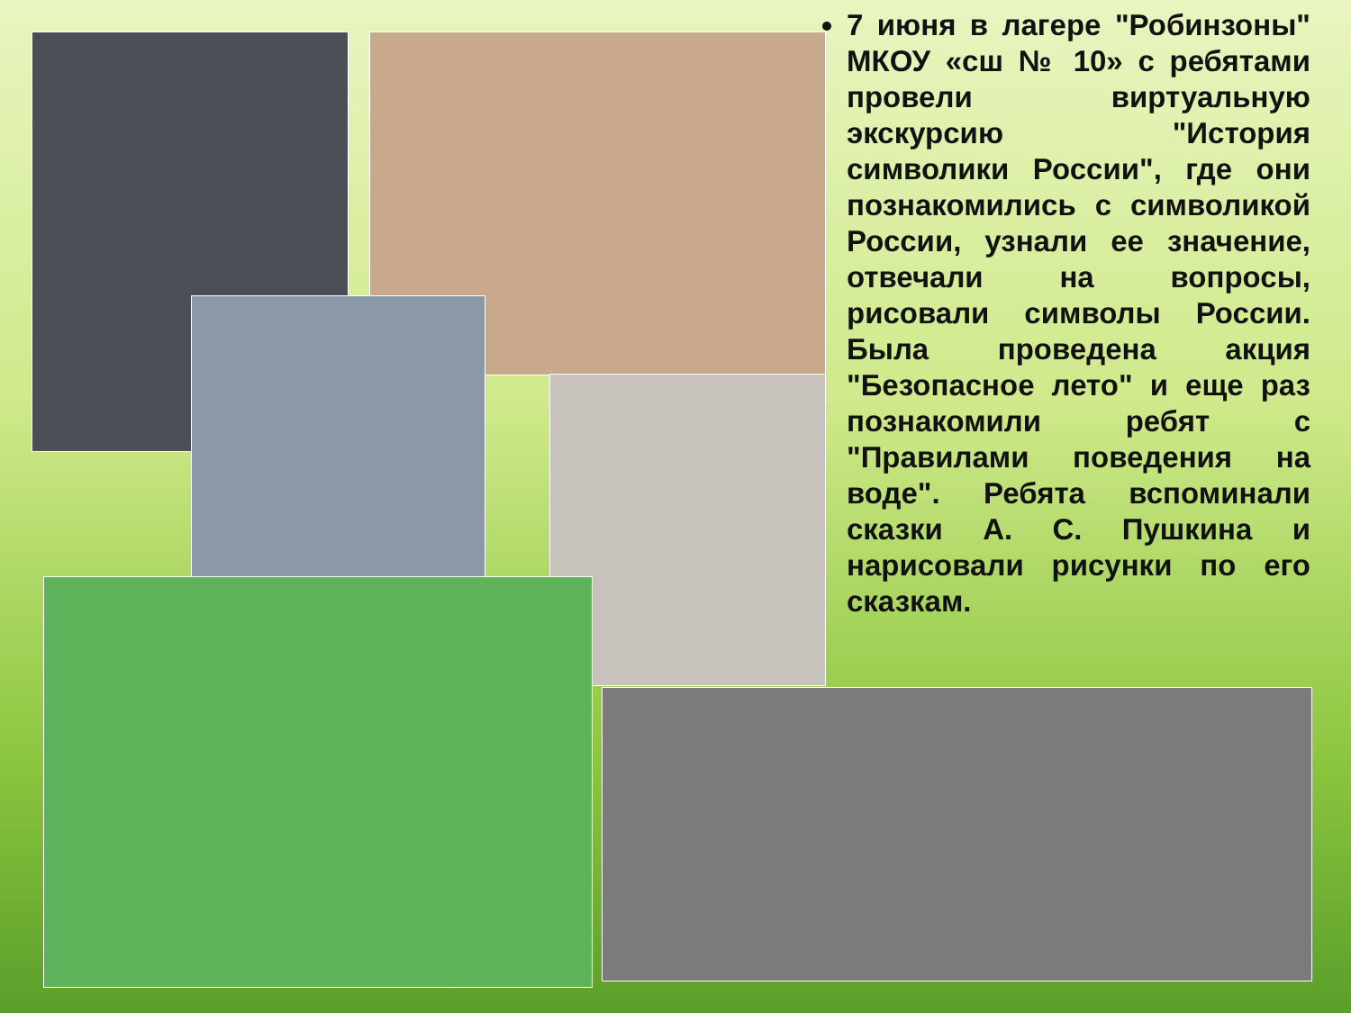7 июня в лагере "Робинзоны" МКОУ «сш № 10» с ребятами провели виртуальную экскурсию "История символики России", где они познакомились с символикой России, узнали ее значение, отвечали на вопросы, рисовали символы России. Была проведена акция "Безопасное лето" и еще раз познакомили ребят с "Правилами поведения на воде". Ребята вспоминали сказки А. С. Пушкина и нарисовали рисунки по его сказкам.